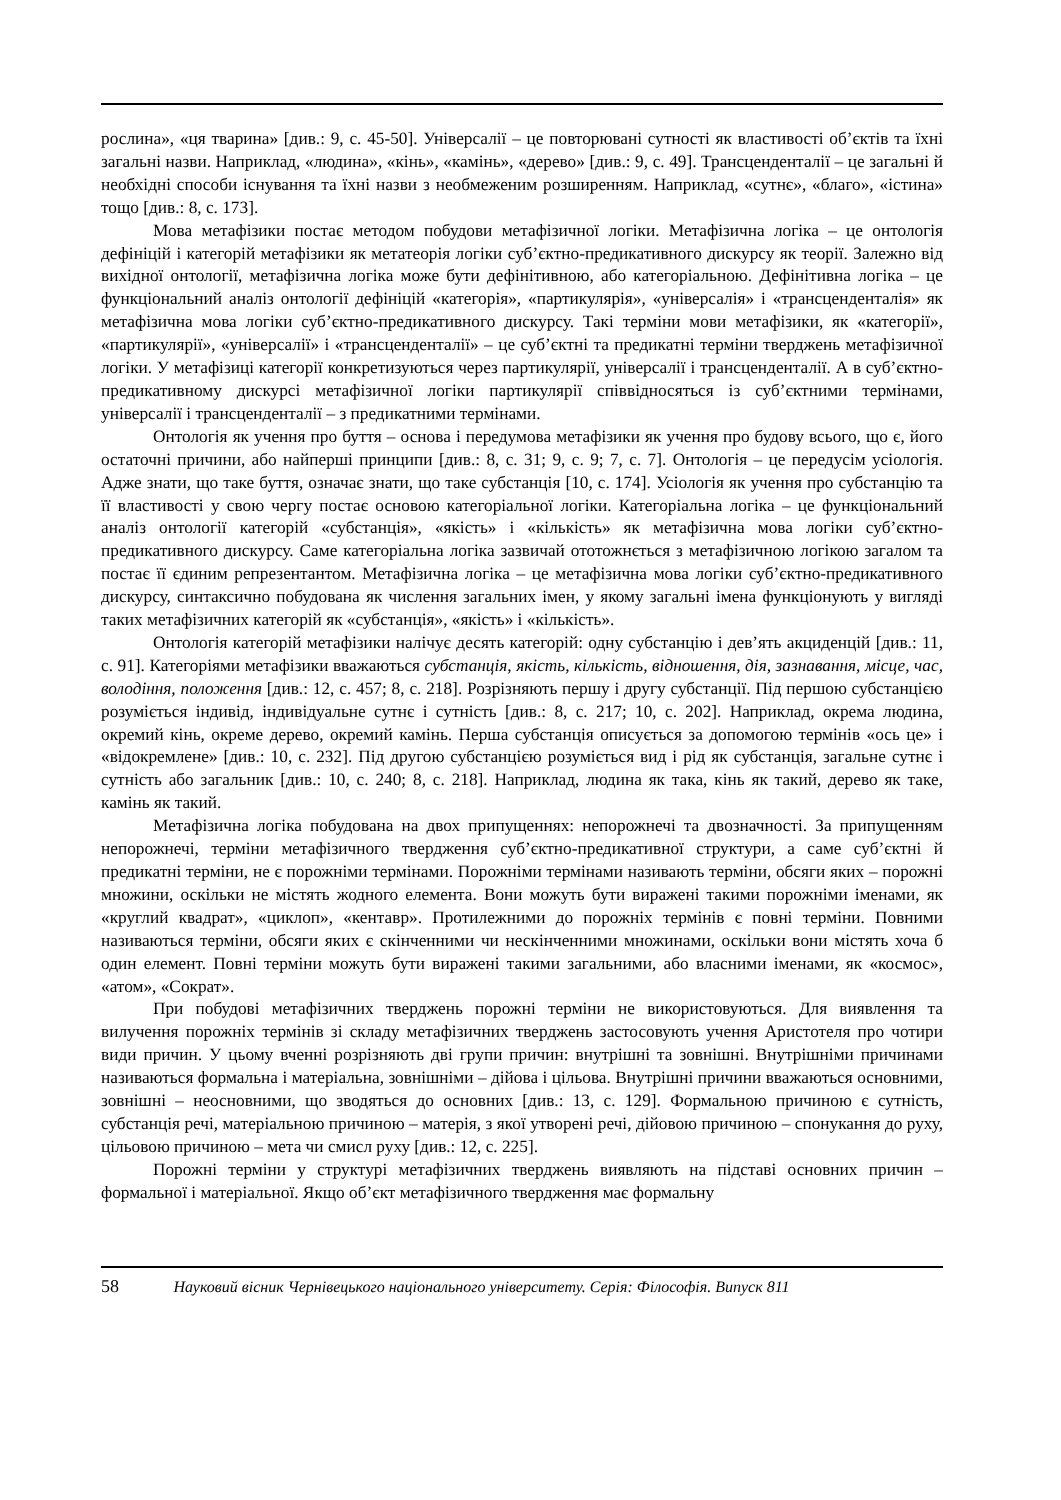рослина», «ця тварина» [див.: 9, с. 45-50]. Універсалії – це повторювані сутності як властивості об’єктів та їхні загальні назви. Наприклад, «людина», «кінь», «камінь», «дерево» [див.: 9, с. 49]. Трансценденталії – це загальні й необхідні способи існування та їхні назви з необмеженим розширенням. Наприклад, «сутнє», «благо», «істина» тощо [див.: 8, с. 173].
Мова метафізики постає методом побудови метафізичної логіки. Метафізична логіка – це онтологія дефініцій і категорій метафізики як метатеорія логіки суб’єктно-предикативного дискурсу як теорії. Залежно від вихідної онтології, метафізична логіка може бути дефінітивною, або категоріальною. Дефінітивна логіка – це функціональний аналіз онтології дефініцій «категорія», «партикулярія», «універсалія» і «трансценденталія» як метафізична мова логіки суб’єктно-предикативного дискурсу. Такі терміни мови метафізики, як «категорії», «партикулярії», «універсалії» і «трансценденталії» – це суб’єктні та предикатні терміни тверджень метафізичної логіки. У метафізиці категорії конкретизуються через партикулярії, універсалії і трансценденталії. А в суб’єктно-предикативному дискурсі метафізичної логіки партикулярії співвідносяться із суб’єктними термінами, універсалії і трансценденталії – з предикатними термінами.
Онтологія як учення про буття – основа і передумова метафізики як учення про будову всього, що є, його остаточні причини, або найперші принципи [див.: 8, с. 31; 9, с. 9; 7, с. 7]. Онтологія – це передусім усіологія. Адже знати, що таке буття, означає знати, що таке субстанція [10, с. 174]. Усіологія як учення про субстанцію та її властивості у свою чергу постає основою категоріальної логіки. Категоріальна логіка – це функціональний аналіз онтології категорій «субстанція», «якість» і «кількість» як метафізична мова логіки суб’єктно-предикативного дискурсу. Саме категоріальна логіка зазвичай ототожнється з метафізичною логікою загалом та постає її єдиним репрезентантом. Метафізична логіка – це метафізична мова логіки суб’єктно-предикативного дискурсу, синтаксично побудована як числення загальних імен, у якому загальні імена функціонують у вигляді таких метафізичних категорій як «субстанція», «якість» і «кількість».
Онтологія категорій метафізики налічує десять категорій: одну субстанцію і дев’ять акциденцій [див.: 11, с. 91]. Категоріями метафізики вважаються субстанція, якість, кількість, відношення, дія, зазнавання, місце, час, володіння, положення [див.: 12, с. 457; 8, с. 218]. Розрізняють першу і другу субстанції. Під першою субстанцією розуміється індивід, індивідуальне сутнє і сутність [див.: 8, с. 217; 10, с. 202]. Наприклад, окрема людина, окремий кінь, окреме дерево, окремий камінь. Перша субстанція описується за допомогою термінів «ось це» і «відокремлене» [див.: 10, с. 232]. Під другою субстанцією розуміється вид і рід як субстанція, загальне сутнє і сутність або загальник [див.: 10, с. 240; 8, с. 218]. Наприклад, людина як така, кінь як такий, дерево як таке, камінь як такий.
Метафізична логіка побудована на двох припущеннях: непорожнечі та двозначності. За припущенням непорожнечі, терміни метафізичного твердження суб’єктно-предикативної структури, а саме суб’єктні й предикатні терміни, не є порожніми термінами. Порожніми термінами називають терміни, обсяги яких – порожні множини, оскільки не містять жодного елемента. Вони можуть бути виражені такими порожніми іменами, як «круглий квадрат», «циклоп», «кентавр». Протилежними до порожніх термінів є повні терміни. Повними називаються терміни, обсяги яких є скінченними чи нескінченними множинами, оскільки вони містять хоча б один елемент. Повні терміни можуть бути виражені такими загальними, або власними іменами, як «космос», «атом», «Сократ».
При побудові метафізичних тверджень порожні терміни не використовуються. Для виявлення та вилучення порожніх термінів зі складу метафізичних тверджень застосовують учення Аристотеля про чотири види причин. У цьому вченні розрізняють дві групи причин: внутрішні та зовнішні. Внутрішніми причинами називаються формальна і матеріальна, зовнішніми – дійова і цільова. Внутрішні причини вважаються основними, зовнішні – неосновними, що зводяться до основних [див.: 13, с. 129]. Формальною причиною є сутність, субстанція речі, матеріальною причиною – матерія, з якої утворені речі, дійовою причиною – спонукання до руху, цільовою причиною – мета чи смисл руху [див.: 12, с. 225].
Порожні терміни у структурі метафізичних тверджень виявляють на підставі основних причин – формальної і матеріальної. Якщо об’єкт метафізичного твердження має формальну
58 Науковий вісник Чернівецького національного університету. Серія: Філософія. Випуск 811